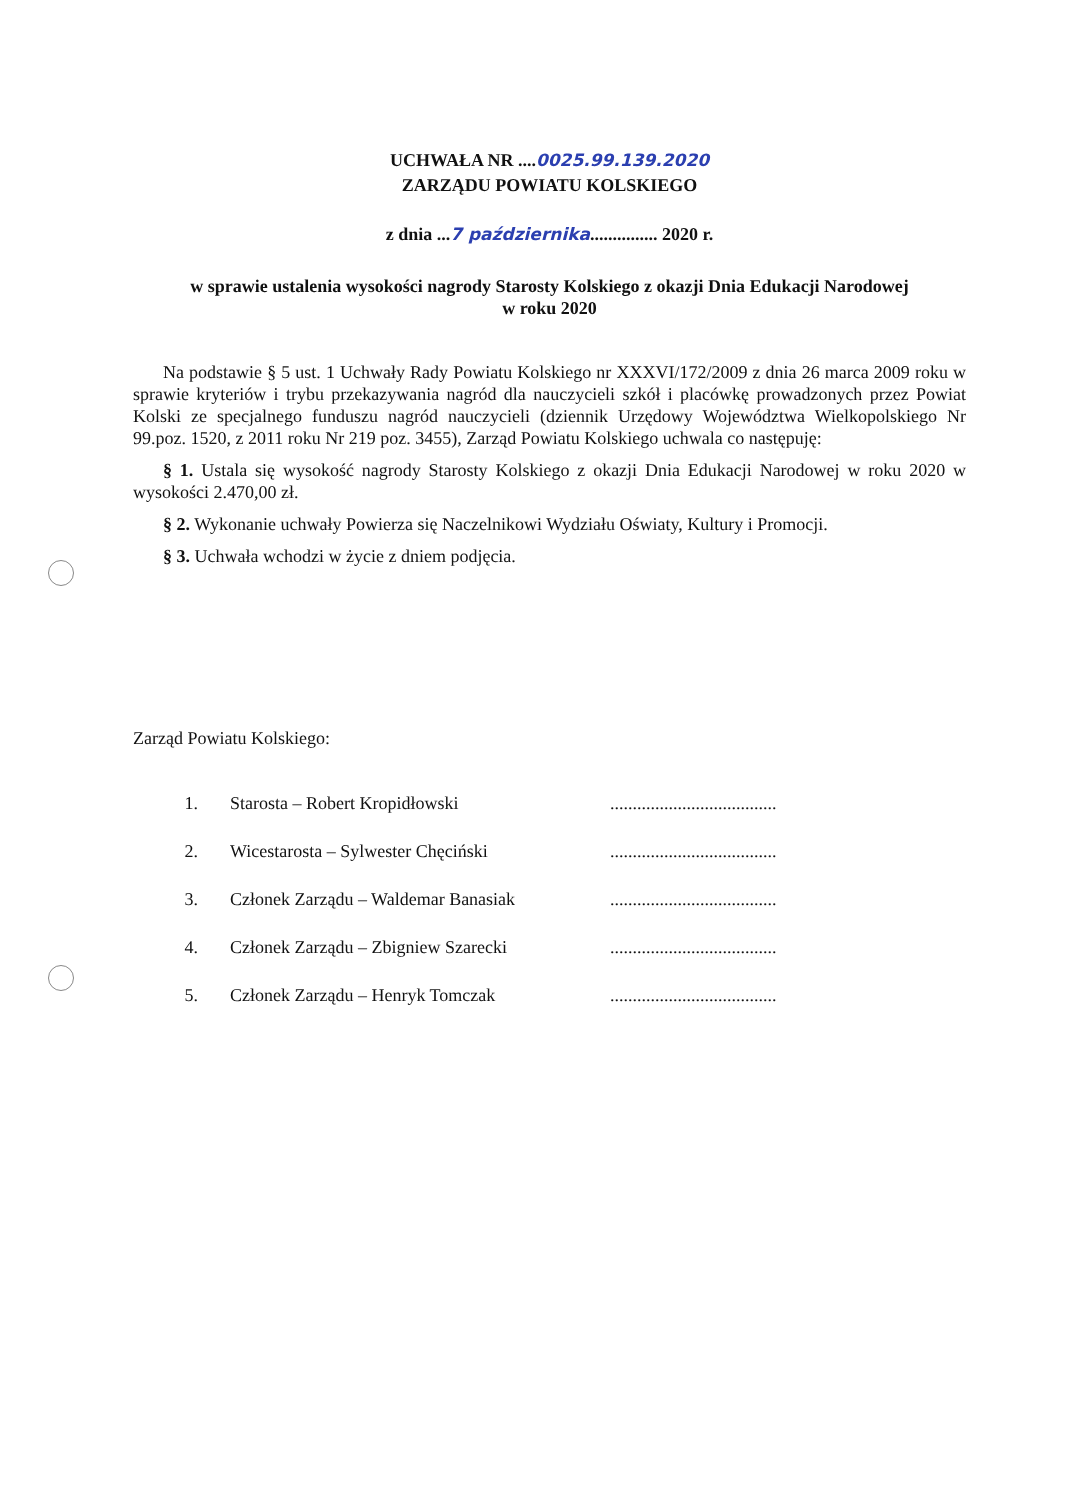UCHWAŁA NR ....0025.99.139.2020
ZARZĄDU POWIATU KOLSKIEGO
z dnia ...7 października............... 2020 r.
w sprawie ustalenia wysokości nagrody Starosty Kolskiego z okazji Dnia Edukacji Narodowej
w roku 2020
Na podstawie § 5 ust. 1 Uchwały Rady Powiatu Kolskiego nr XXXVI/172/2009 z dnia 26 marca 2009 roku w sprawie kryteriów i trybu przekazywania nagród dla nauczycieli szkół i placówkę prowadzonych przez Powiat Kolski ze specjalnego funduszu nagród nauczycieli (dziennik Urzędowy Województwa Wielkopolskiego Nr 99.poz. 1520, z 2011 roku Nr 219 poz. 3455), Zarząd Powiatu Kolskiego uchwala co następuję:
§ 1. Ustala się wysokość nagrody Starosty Kolskiego z okazji Dnia Edukacji Narodowej w roku 2020 w wysokości 2.470,00 zł.
§ 2. Wykonanie uchwały Powierza się Naczelnikowi Wydziału Oświaty, Kultury i Promocji.
§ 3. Uchwała wchodzi w życie z dniem podjęcia.
Zarząd Powiatu Kolskiego:
1. Starosta – Robert Kropidłowski.....................................
2. Wicestarosta – Sylwester Chęciński.....................................
3. Członek Zarządu – Waldemar Banasiak.....................................
4. Członek Zarządu – Zbigniew Szarecki.....................................
5. Członek Zarządu – Henryk Tomczak.....................................